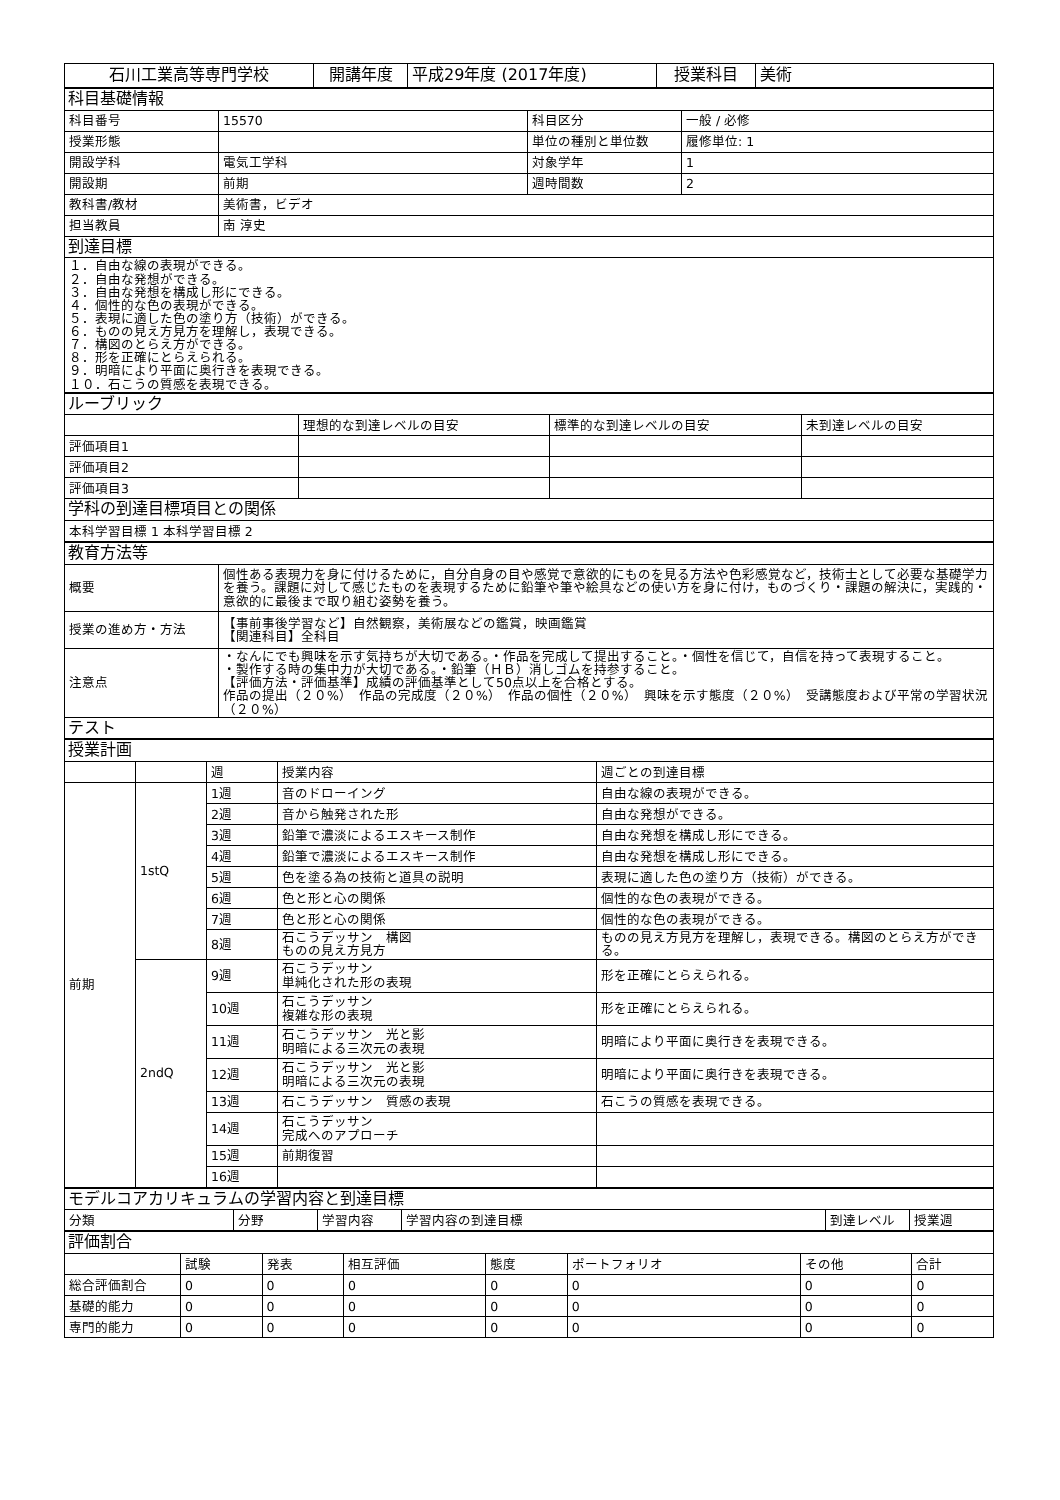| 石川工業高等専門学校 | 開講年度 | 平成29年度 (2017年度) | 授業科目 | 美術 |
| 科目基礎情報 | | | |
| 科目番号 | 15570 | 科目区分 | 一般 / 必修 |
| 授業形態 | | 単位の種別と単位数 | 履修単位: 1 |
| 開設学科 | 電気工学科 | 対象学年 | 1 |
| 開設期 | 前期 | 週時間数 | 2 |
| 教科書/教材 | 美術書，ビデオ | | |
| 担当教員 | 南 淳史 | | |
| 到達目標 | | | |
| １．自由な線の表現ができる。 ２．自由な発想ができる。 ３．自由な発想を構成し形にできる。 ４．個性的な色の表現ができる。 ５．表現に適した色の塗り方（技術）ができる。 ６．ものの見え方見方を理解し，表現できる。 ７．構図のとらえ方ができる。 ８．形を正確にとらえられる。 ９．明暗により平面に奥行きを表現できる。 １０．石こうの質感を表現できる。 | | | |
| ルーブリック | | | |
| | 理想的な到達レベルの目安 | 標準的な到達レベルの目安 | 未到達レベルの目安 |
| 評価項目1 | | | |
| 評価項目2 | | | |
| 評価項目3 | | | |
| 学科の到達目標項目との関係 | | | |
| 本科学習目標 1 本科学習目標 2 | | | |
| 教育方法等 | |
| 概要 | 個性ある表現力を身に付けるために，自分自身の目や感覚で意欲的にものを見る方法や色彩感覚など，技術士として必要な基礎学力を養う。課題に対して感じたものを表現するために鉛筆や筆や絵具などの使い方を身に付け，ものづくり・課題の解決に，実践的・意欲的に最後まで取り組む姿勢を養う。 |
| 授業の進め方・方法 | 【事前事後学習など】自然観察，美術展などの鑑賞，映画鑑賞 【関連科目】全科目 |
| 注意点 | ・なんにでも興味を示す気持ちが大切である。・作品を完成して提出すること。・個性を信じて，自信を持って表現すること。 ・製作する時の集中力が大切である。・鉛筆（ＨＢ）消しゴムを持参すること。 【評価方法・評価基準】成績の評価基準として50点以上を合格とする。 作品の提出（２０%） 作品の完成度（２０%） 作品の個性（２０%） 興味を示す態度（２０%） 受講態度および平常の学習状況（２０%） |
| テスト | |
| 授業計画 | | | | |
| | | 週 | 授業内容 | 週ごとの到達目標 |
| 前期 | 1stQ | 1週 | 音のドローイング | 自由な線の表現ができる。 |
| | | 2週 | 音から触発された形 | 自由な発想ができる。 |
| | | 3週 | 鉛筆で濃淡によるエスキース制作 | 自由な発想を構成し形にできる。 |
| | | 4週 | 鉛筆で濃淡によるエスキース制作 | 自由な発想を構成し形にできる。 |
| | | 5週 | 色を塗る為の技術と道具の説明 | 表現に適した色の塗り方（技術）ができる。 |
| | | 6週 | 色と形と心の関係 | 個性的な色の表現ができる。 |
| | | 7週 | 色と形と心の関係 | 個性的な色の表現ができる。 |
| | | 8週 | 石こうデッサン 構図 ものの見え方見方 | ものの見え方見方を理解し，表現できる。構図のとらえ方ができる。 |
| | 2ndQ | 9週 | 石こうデッサン 単純化された形の表現 | 形を正確にとらえられる。 |
| | | 10週 | 石こうデッサン 複雑な形の表現 | 形を正確にとらえられる。 |
| | | 11週 | 石こうデッサン 光と影 明暗による三次元の表現 | 明暗により平面に奥行きを表現できる。 |
| | | 12週 | 石こうデッサン 光と影 明暗による三次元の表現 | 明暗により平面に奥行きを表現できる。 |
| | | 13週 | 石こうデッサン 質感の表現 | 石こうの質感を表現できる。 |
| | | 14週 | 石こうデッサン 完成へのアプローチ | |
| | | 15週 | 前期復習 | |
| | | 16週 | | |
| モデルコアカリキュラムの学習内容と到達目標 | | | | | |
| 分類 | 分野 | 学習内容 | 学習内容の到達目標 | 到達レベル | 授業週 |
| 評価割合 | | | | | | | |
| | 試験 | 発表 | 相互評価 | 態度 | ポートフォリオ | その他 | 合計 |
| 総合評価割合 | 0 | 0 | 0 | 0 | 0 | 0 | 0 |
| 基礎的能力 | 0 | 0 | 0 | 0 | 0 | 0 | 0 |
| 専門的能力 | 0 | 0 | 0 | 0 | 0 | 0 | 0 |